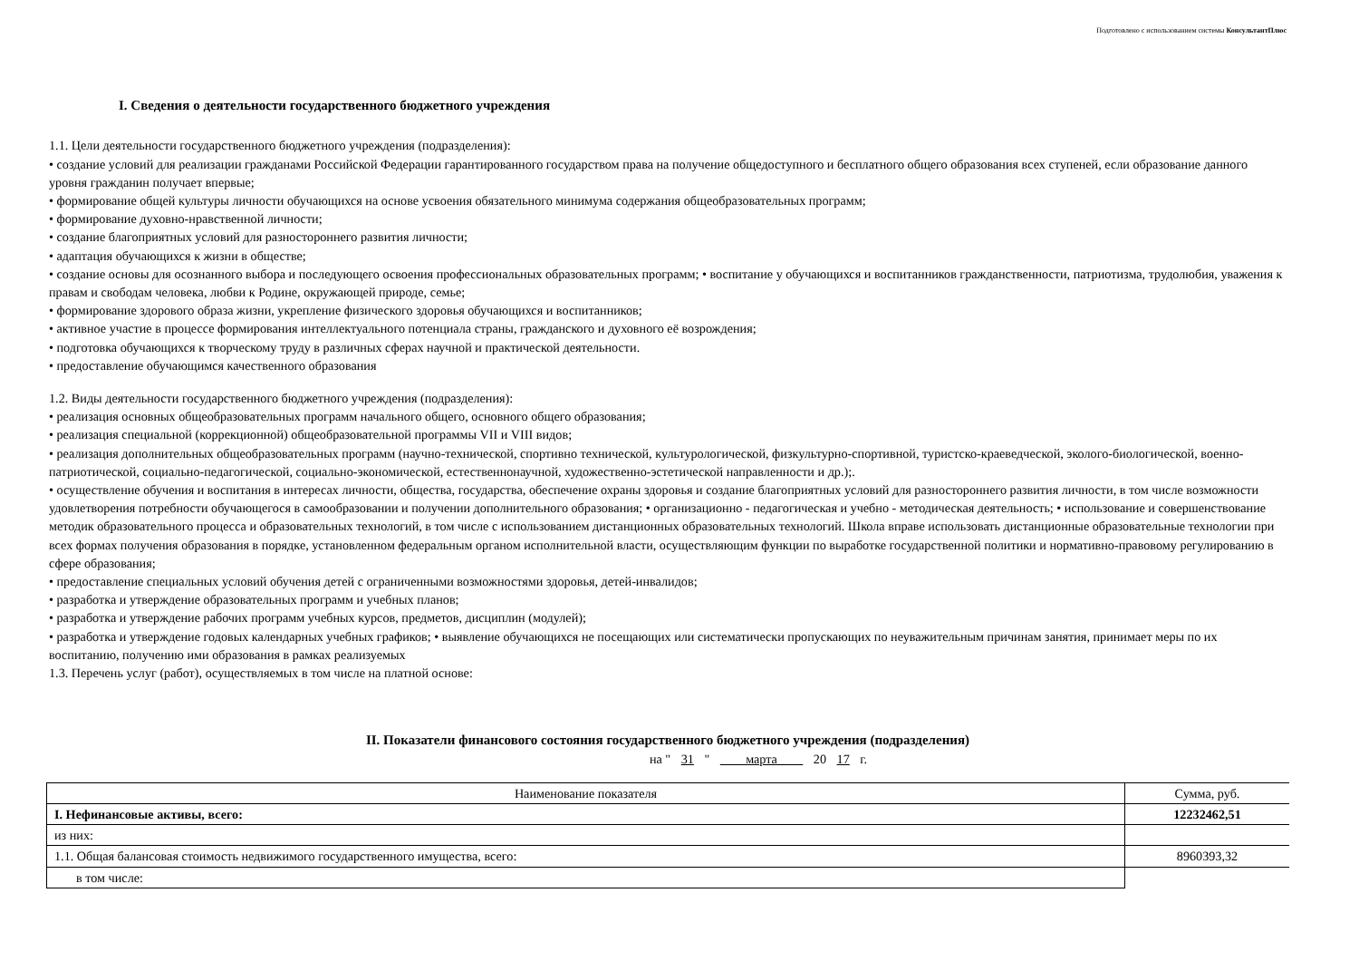Подготовлено с использованием системы КонсультантПлюс
I. Сведения о деятельности государственного бюджетного учреждения
1.1. Цели деятельности государственного бюджетного учреждения (подразделения):
• создание условий для реализации гражданами Российской Федерации гарантированного государством права на получение общедоступного и бесплатного общего образования всех ступеней, если образование данного уровня гражданин получает впервые;
• формирование общей культуры личности обучающихся на основе усвоения обязательного минимума содержания общеобразовательных программ;
• формирование духовно-нравственной личности;
• создание благоприятных условий для разностороннего развития личности;
• адаптация обучающихся к жизни в обществе;
• создание основы для осознанного выбора и последующего освоения профессиональных образовательных программ; • воспитание у обучающихся и воспитанников гражданственности, патриотизма, трудолюбия, уважения к правам и свободам человека, любви к Родине, окружающей природе, семье;
• формирование здорового образа жизни, укрепление физического здоровья обучающихся и воспитанников;
• активное участие в процессе формирования интеллектуального потенциала страны, гражданского и духовного её возрождения;
• подготовка обучающихся к творческому труду в различных сферах научной и практической деятельности.
• предоставление обучающимся качественного образования
1.2. Виды деятельности государственного бюджетного учреждения (подразделения):
• реализация основных общеобразовательных программ начального общего, основного общего образования;
• реализация специальной (коррекционной) общеобразовательной программы VII и VIII видов;
• реализация дополнительных общеобразовательных программ (научно-технической, спортивно технической, культурологической, физкультурно-спортивной, туристско-краеведческой, эколого-биологической, военно-патриотической, социально-педагогической, социально-экономической, естественнонаучной, художественно-эстетической направленности и др.);.
• осуществление обучения и воспитания в интересах личности, общества, государства, обеспечение охраны здоровья и создание благоприятных условий для разностороннего развития личности, в том числе возможности удовлетворения потребности обучающегося в самообразовании и получении дополнительного образования; • организационно - педагогическая и учебно - методическая деятельность; • использование и совершенствование методик образовательного процесса и образовательных технологий, в том числе с использованием дистанционных образовательных технологий. Школа вправе использовать дистанционные образовательные технологии при всех формах получения образования в порядке, установленном федеральным органом исполнительной власти, осуществляющим функции по выработке государственной политики и нормативно-правовому регулированию в сфере образования;
• предоставление специальных условий обучения детей с ограниченными возможностями здоровья, детей-инвалидов;
• разработка и утверждение образовательных программ и учебных планов;
• разработка и утверждение рабочих программ учебных курсов, предметов, дисциплин (модулей);
• разработка и утверждение годовых календарных учебных графиков; • выявление обучающихся не посещающих или систематически пропускающих по неуважительным причинам занятия, принимает меры по их воспитанию, получению ими образования в рамках реализуемых
1.3. Перечень услуг (работ), осуществляемых в том числе на платной основе:
II. Показатели финансового состояния государственного бюджетного учреждения (подразделения)
на " 31 " марта 20 17 г.
| Наименование показателя | Сумма, руб. |
| --- | --- |
| I. Нефинансовые активы, всего: | 12232462,51 |
| из них: | |
| 1.1. Общая балансовая стоимость недвижимого государственного имущества, всего: | 8960393,32 |
| в том числе: | |